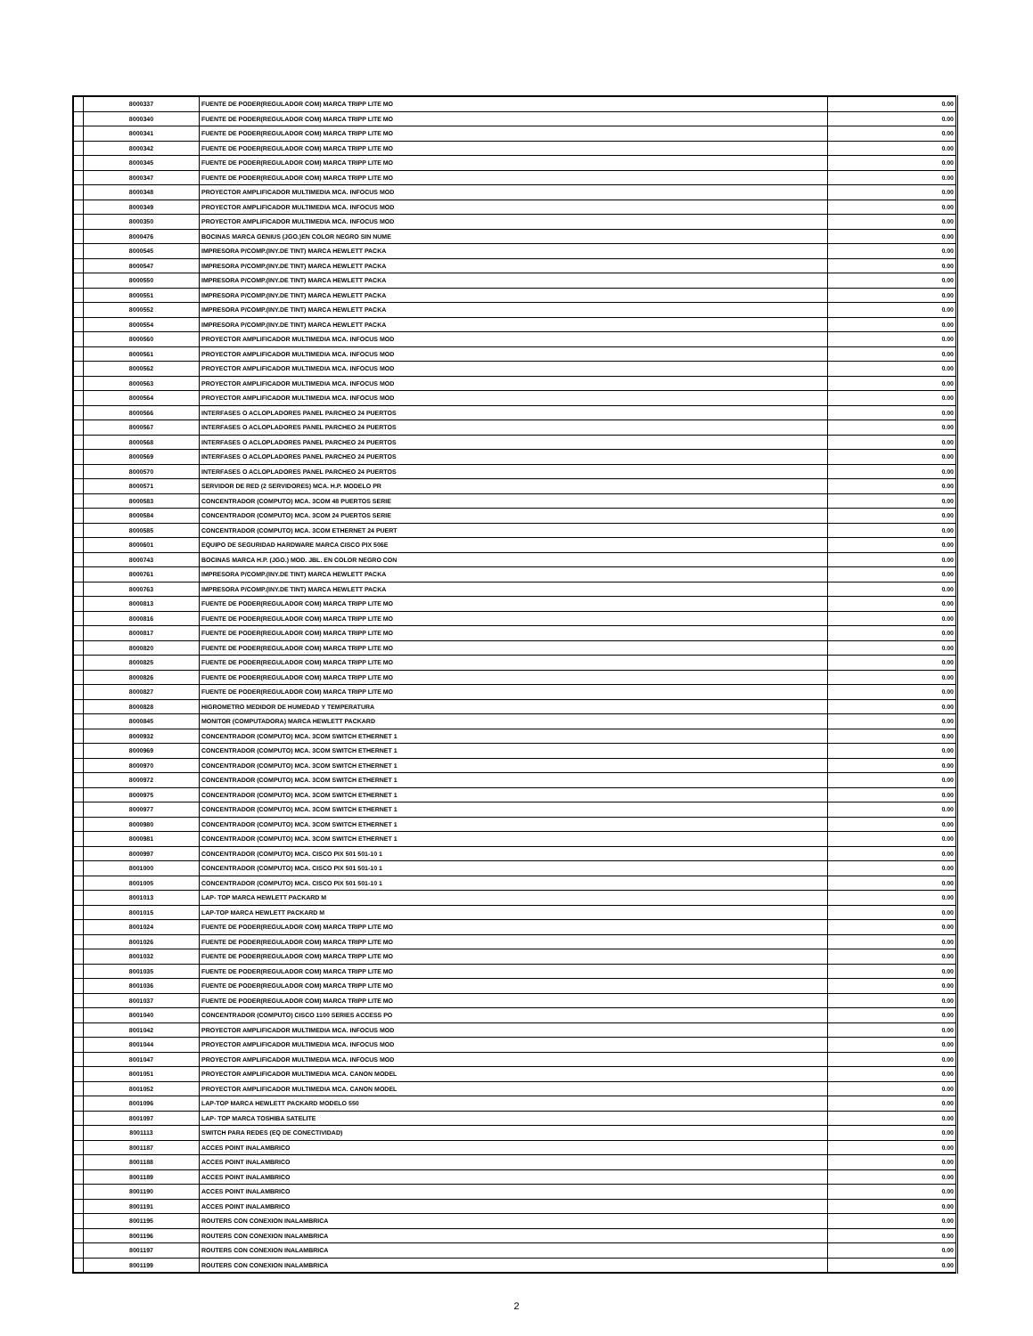| | 8000337 | FUENTE DE PODER(REGULADOR COM) MARCA TRIPP LITE MO | 0.00 |
| | 8000340 | FUENTE DE PODER(REGULADOR COM) MARCA TRIPP LITE MO | 0.00 |
| | 8000341 | FUENTE DE PODER(REGULADOR COM) MARCA TRIPP LITE MO | 0.00 |
| | 8000342 | FUENTE DE PODER(REGULADOR COM) MARCA TRIPP LITE MO | 0.00 |
| | 8000345 | FUENTE DE PODER(REGULADOR COM) MARCA TRIPP LITE MO | 0.00 |
| | 8000347 | FUENTE DE PODER(REGULADOR COM) MARCA TRIPP LITE MO | 0.00 |
| | 8000348 | PROYECTOR AMPLIFICADOR MULTIMEDIA MCA. INFOCUS MOD | 0.00 |
| | 8000349 | PROYECTOR AMPLIFICADOR MULTIMEDIA MCA. INFOCUS MOD | 0.00 |
| | 8000350 | PROYECTOR AMPLIFICADOR MULTIMEDIA MCA. INFOCUS MOD | 0.00 |
| | 8000476 | BOCINAS MARCA GENIUS (JGO.)EN COLOR NEGRO SIN NUME | 0.00 |
| | 8000545 | IMPRESORA P/COMP.(INY.DE TINT) MARCA HEWLETT PACKA | 0.00 |
| | 8000547 | IMPRESORA P/COMP.(INY.DE TINT) MARCA HEWLETT PACKA | 0.00 |
| | 8000550 | IMPRESORA P/COMP.(INY.DE TINT) MARCA HEWLETT PACKA | 0.00 |
| | 8000551 | IMPRESORA P/COMP.(INY.DE TINT) MARCA HEWLETT PACKA | 0.00 |
| | 8000552 | IMPRESORA P/COMP.(INY.DE TINT) MARCA HEWLETT PACKA | 0.00 |
| | 8000554 | IMPRESORA P/COMP.(INY.DE TINT) MARCA HEWLETT PACKA | 0.00 |
| | 8000560 | PROYECTOR AMPLIFICADOR MULTIMEDIA MCA. INFOCUS MOD | 0.00 |
| | 8000561 | PROYECTOR AMPLIFICADOR MULTIMEDIA MCA. INFOCUS MOD | 0.00 |
| | 8000562 | PROYECTOR AMPLIFICADOR MULTIMEDIA MCA. INFOCUS MOD | 0.00 |
| | 8000563 | PROYECTOR AMPLIFICADOR MULTIMEDIA MCA. INFOCUS MOD | 0.00 |
| | 8000564 | PROYECTOR AMPLIFICADOR MULTIMEDIA MCA. INFOCUS MOD | 0.00 |
| | 8000566 | INTERFASES O ACLOPLADORES PANEL PARCHEO 24 PUERTOS | 0.00 |
| | 8000567 | INTERFASES O ACLOPLADORES PANEL PARCHEO 24 PUERTOS | 0.00 |
| | 8000568 | INTERFASES O ACLOPLADORES PANEL PARCHEO 24 PUERTOS | 0.00 |
| | 8000569 | INTERFASES O ACLOPLADORES PANEL PARCHEO 24 PUERTOS | 0.00 |
| | 8000570 | INTERFASES O ACLOPLADORES PANEL PARCHEO 24 PUERTOS | 0.00 |
| | 8000571 | SERVIDOR DE RED (2 SERVIDORES) MCA. H.P. MODELO PR | 0.00 |
| | 8000583 | CONCENTRADOR (COMPUTO) MCA. 3COM 48 PUERTOS SERIE | 0.00 |
| | 8000584 | CONCENTRADOR (COMPUTO) MCA. 3COM 24 PUERTOS SERIE | 0.00 |
| | 8000585 | CONCENTRADOR (COMPUTO) MCA. 3COM ETHERNET 24 PUERT | 0.00 |
| | 8000601 | EQUIPO DE SEGURIDAD HARDWARE MARCA CISCO PIX 506E | 0.00 |
| | 8000743 | BOCINAS MARCA H.P. (JGO.) MOD. JBL. EN COLOR NEGRO CON | 0.00 |
| | 8000761 | IMPRESORA P/COMP.(INY.DE TINT) MARCA HEWLETT PACKA | 0.00 |
| | 8000763 | IMPRESORA P/COMP.(INY.DE TINT) MARCA HEWLETT PACKA | 0.00 |
| | 8000813 | FUENTE DE PODER(REGULADOR COM) MARCA TRIPP LITE MO | 0.00 |
| | 8000816 | FUENTE DE PODER(REGULADOR COM) MARCA TRIPP LITE MO | 0.00 |
| | 8000817 | FUENTE DE PODER(REGULADOR COM) MARCA TRIPP LITE MO | 0.00 |
| | 8000820 | FUENTE DE PODER(REGULADOR COM) MARCA TRIPP LITE MO | 0.00 |
| | 8000825 | FUENTE DE PODER(REGULADOR COM) MARCA TRIPP LITE MO | 0.00 |
| | 8000826 | FUENTE DE PODER(REGULADOR COM) MARCA TRIPP LITE MO | 0.00 |
| | 8000827 | FUENTE DE PODER(REGULADOR COM) MARCA TRIPP LITE MO | 0.00 |
| | 8000828 | HIGROMETRO MEDIDOR DE HUMEDAD Y TEMPERATURA | 0.00 |
| | 8000845 | MONITOR (COMPUTADORA) MARCA HEWLETT PACKARD | 0.00 |
| | 8000932 | CONCENTRADOR (COMPUTO) MCA. 3COM SWITCH ETHERNET 1 | 0.00 |
| | 8000969 | CONCENTRADOR (COMPUTO) MCA. 3COM SWITCH ETHERNET 1 | 0.00 |
| | 8000970 | CONCENTRADOR (COMPUTO) MCA. 3COM SWITCH ETHERNET 1 | 0.00 |
| | 8000972 | CONCENTRADOR (COMPUTO) MCA. 3COM SWITCH ETHERNET 1 | 0.00 |
| | 8000975 | CONCENTRADOR (COMPUTO) MCA. 3COM SWITCH ETHERNET 1 | 0.00 |
| | 8000977 | CONCENTRADOR (COMPUTO) MCA. 3COM SWITCH ETHERNET 1 | 0.00 |
| | 8000980 | CONCENTRADOR (COMPUTO) MCA. 3COM SWITCH ETHERNET 1 | 0.00 |
| | 8000981 | CONCENTRADOR (COMPUTO) MCA. 3COM SWITCH ETHERNET 1 | 0.00 |
| | 8000997 | CONCENTRADOR (COMPUTO) MCA. CISCO PIX 501 501-10 1 | 0.00 |
| | 8001000 | CONCENTRADOR (COMPUTO) MCA. CISCO PIX 501 501-10 1 | 0.00 |
| | 8001005 | CONCENTRADOR (COMPUTO) MCA. CISCO PIX 501 501-10 1 | 0.00 |
| | 8001013 | LAP- TOP MARCA HEWLETT PACKARD M | 0.00 |
| | 8001015 | LAP-TOP MARCA HEWLETT PACKARD M | 0.00 |
| | 8001024 | FUENTE DE PODER(REGULADOR COM) MARCA TRIPP LITE MO | 0.00 |
| | 8001026 | FUENTE DE PODER(REGULADOR COM) MARCA TRIPP LITE MO | 0.00 |
| | 8001032 | FUENTE DE PODER(REGULADOR COM) MARCA TRIPP LITE MO | 0.00 |
| | 8001035 | FUENTE DE PODER(REGULADOR COM) MARCA TRIPP LITE MO | 0.00 |
| | 8001036 | FUENTE DE PODER(REGULADOR COM) MARCA TRIPP LITE MO | 0.00 |
| | 8001037 | FUENTE DE PODER(REGULADOR COM) MARCA TRIPP LITE MO | 0.00 |
| | 8001040 | CONCENTRADOR (COMPUTO) CISCO 1100 SERIES ACCESS PO | 0.00 |
| | 8001042 | PROYECTOR AMPLIFICADOR MULTIMEDIA MCA. INFOCUS MOD | 0.00 |
| | 8001044 | PROYECTOR AMPLIFICADOR MULTIMEDIA MCA. INFOCUS MOD | 0.00 |
| | 8001047 | PROYECTOR AMPLIFICADOR MULTIMEDIA MCA. INFOCUS MOD | 0.00 |
| | 8001051 | PROYECTOR AMPLIFICADOR MULTIMEDIA MCA. CANON MODEL | 0.00 |
| | 8001052 | PROYECTOR AMPLIFICADOR MULTIMEDIA MCA. CANON MODEL | 0.00 |
| | 8001096 | LAP-TOP MARCA HEWLETT PACKARD MODELO 550 | 0.00 |
| | 8001097 | LAP- TOP MARCA TOSHIBA SATELITE | 0.00 |
| | 8001113 | SWITCH PARA REDES (EQ DE CONECTIVIDAD) | 0.00 |
| | 8001187 | ACCES POINT INALAMBRICO | 0.00 |
| | 8001188 | ACCES POINT INALAMBRICO | 0.00 |
| | 8001189 | ACCES POINT INALAMBRICO | 0.00 |
| | 8001190 | ACCES POINT INALAMBRICO | 0.00 |
| | 8001191 | ACCES POINT INALAMBRICO | 0.00 |
| | 8001195 | ROUTERS CON CONEXION INALAMBRICA | 0.00 |
| | 8001196 | ROUTERS CON CONEXION INALAMBRICA | 0.00 |
| | 8001197 | ROUTERS CON CONEXION INALAMBRICA | 0.00 |
| | 8001199 | ROUTERS CON CONEXION INALAMBRICA | 0.00 |
2